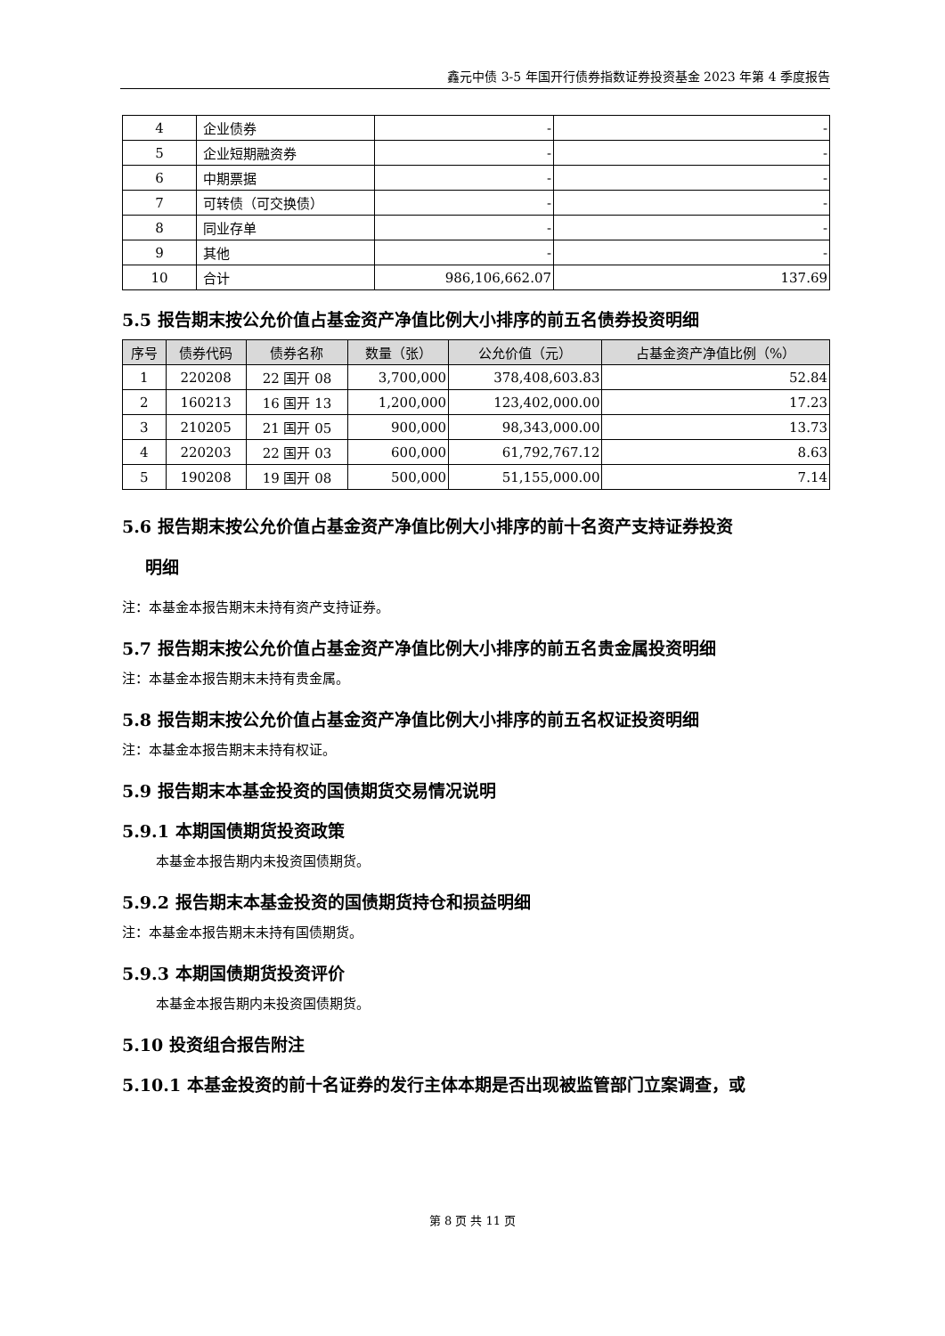鑫元中债 3-5 年国开行债券指数证券投资基金 2023 年第 4 季度报告
| 4 | 企业债券 | - | - |
| 5 | 企业短期融资券 | - | - |
| 6 | 中期票据 | - | - |
| 7 | 可转债（可交换债） | - | - |
| 8 | 同业存单 | - | - |
| 9 | 其他 | - | - |
| 10 | 合计 | 986,106,662.07 | 137.69 |
5.5 报告期末按公允价值占基金资产净值比例大小排序的前五名债券投资明细
| 序号 | 债券代码 | 债券名称 | 数量（张） | 公允价值（元） | 占基金资产净值比例（%） |
| --- | --- | --- | --- | --- | --- |
| 1 | 220208 | 22 国开 08 | 3,700,000 | 378,408,603.83 | 52.84 |
| 2 | 160213 | 16 国开 13 | 1,200,000 | 123,402,000.00 | 17.23 |
| 3 | 210205 | 21 国开 05 | 900,000 | 98,343,000.00 | 13.73 |
| 4 | 220203 | 22 国开 03 | 600,000 | 61,792,767.12 | 8.63 |
| 5 | 190208 | 19 国开 08 | 500,000 | 51,155,000.00 | 7.14 |
5.6 报告期末按公允价值占基金资产净值比例大小排序的前十名资产支持证券投资
明细
注：本基金本报告期末未持有资产支持证券。
5.7 报告期末按公允价值占基金资产净值比例大小排序的前五名贵金属投资明细
注：本基金本报告期末未持有贵金属。
5.8 报告期末按公允价值占基金资产净值比例大小排序的前五名权证投资明细
注：本基金本报告期末未持有权证。
5.9 报告期末本基金投资的国债期货交易情况说明
5.9.1 本期国债期货投资政策
本基金本报告期内未投资国债期货。
5.9.2 报告期末本基金投资的国债期货持仓和损益明细
注：本基金本报告期末未持有国债期货。
5.9.3 本期国债期货投资评价
本基金本报告期内未投资国债期货。
5.10 投资组合报告附注
5.10.1 本基金投资的前十名证券的发行主体本期是否出现被监管部门立案调查，或
第 8 页 共 11 页